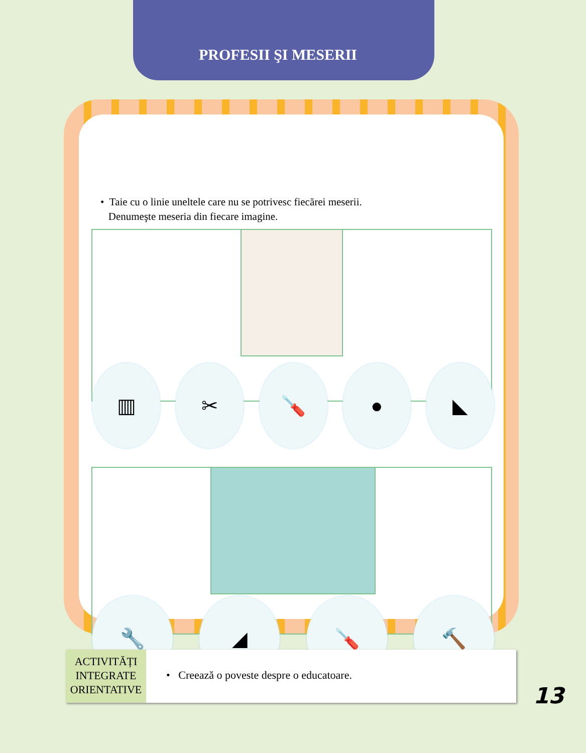PROFESII ŞI MESERII
• Taie cu o linie uneltele care nu se potrivesc fiecărei meserii.
Denumeşte meseria din fiecare imagine.
▥ ✂ 🪛 ● ◣
🔧 ◢ 🪛 🔨
ACTIVITĂȚI INTEGRATE ORIENTATIVE
• Creează o poveste despre o educatoare.
13